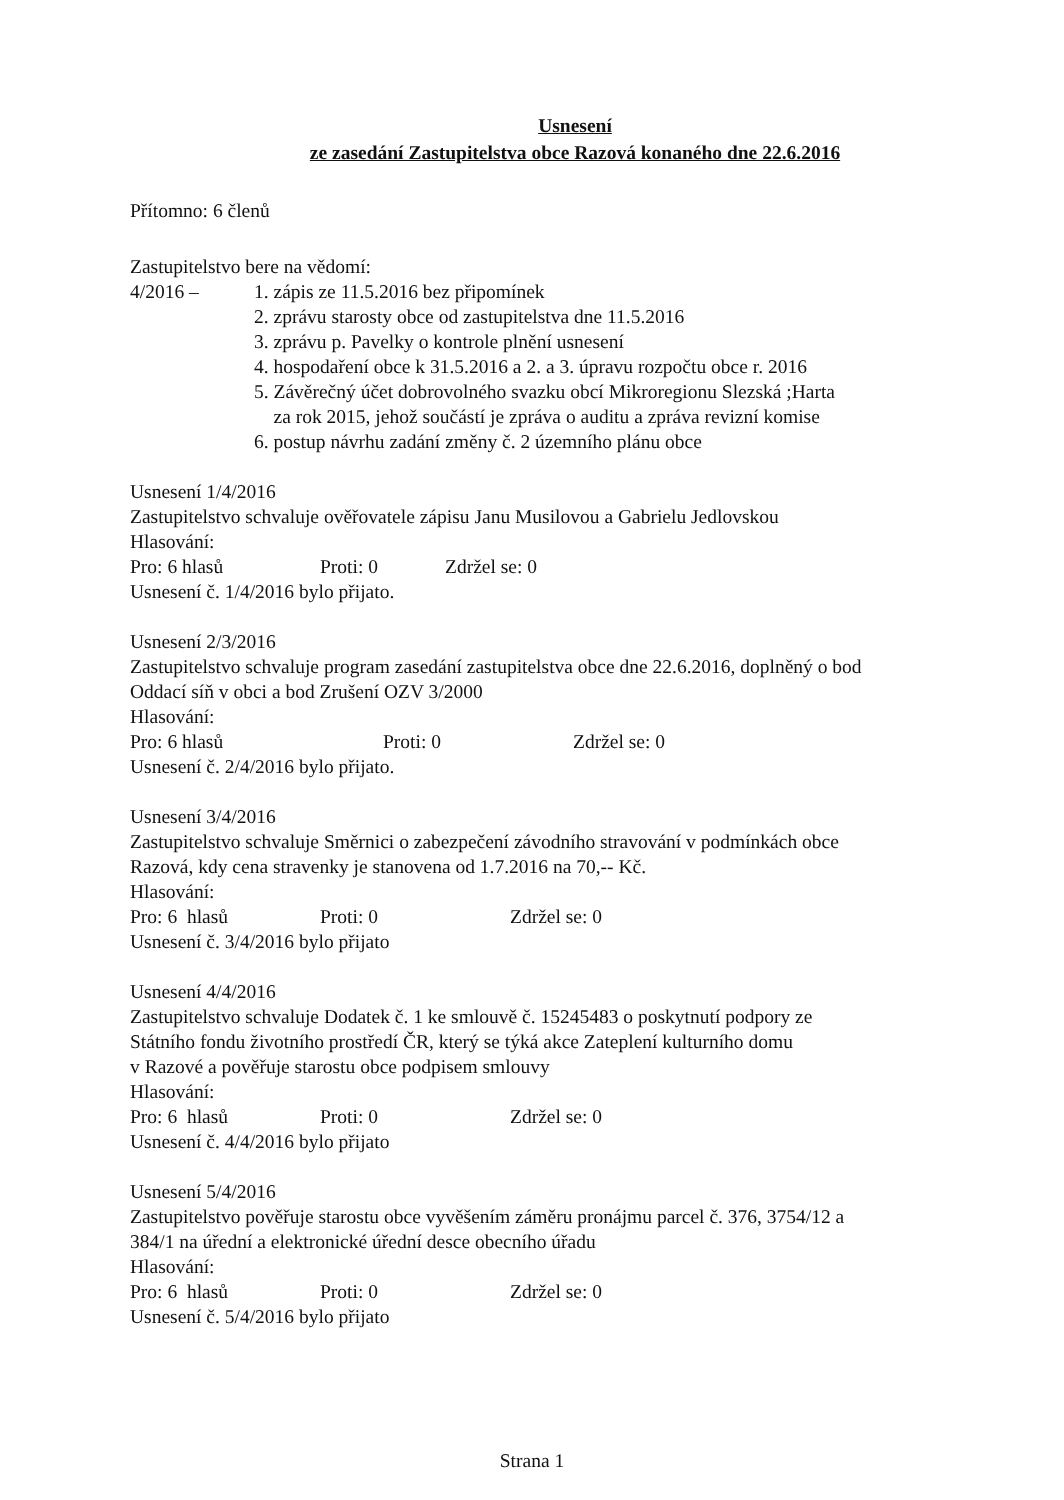Usnesení
ze zasedání Zastupitelstva obce Razová konaného dne 22.6.2016
Přítomno: 6 členů
Zastupitelstvo bere na vědomí:
4/2016 – 1. zápis ze 11.5.2016 bez připomínek
2. zprávu starosty obce od zastupitelstva dne 11.5.2016
3. zprávu p. Pavelky o kontrole plnění usnesení
4. hospodaření obce k 31.5.2016 a 2. a 3. úpravu rozpočtu obce r. 2016
5. Závěrečný účet dobrovolného svazku obcí Mikroregionu Slezská ;Harta
za rok 2015, jehož součástí je zpráva o auditu a zpráva revizní komise
6. postup návrhu zadání změny č. 2 územního plánu obce
Usnesení 1/4/2016
Zastupitelstvo schvaluje ověřovatele zápisu Janu Musilovou a Gabrielu Jedlovskou
Hlasování:
Pro: 6 hlasů Proti: 0 Zdržel se: 0
Usnesení č. 1/4/2016 bylo přijato.
Usnesení 2/3/2016
Zastupitelstvo schvaluje program zasedání zastupitelstva obce dne 22.6.2016, doplněný o bod
Oddací síň v obci a bod Zrušení OZV 3/2000
Hlasování:
Pro: 6 hlasů Proti: 0 Zdržel se: 0
Usnesení č. 2/4/2016 bylo přijato.
Usnesení 3/4/2016
Zastupitelstvo schvaluje Směrnici o zabezpečení závodního stravování v podmínkách obce
Razová, kdy cena stravenky je stanovena od 1.7.2016 na 70,-- Kč.
Hlasování:
Pro: 6 hlasů Proti: 0 Zdržel se: 0
Usnesení č. 3/4/2016 bylo přijato
Usnesení 4/4/2016
Zastupitelstvo schvaluje Dodatek č. 1 ke smlouvě č. 15245483 o poskytnutí podpory ze
Státního fondu životního prostředí ČR, který se týká akce Zateplení kulturního domu
v Razové a pověřuje starostu obce podpisem smlouvy
Hlasování:
Pro: 6 hlasů Proti: 0 Zdržel se: 0
Usnesení č. 4/4/2016 bylo přijato
Usnesení 5/4/2016
Zastupitelstvo pověřuje starostu obce vyvěšením záměru pronájmu parcel č. 376, 3754/12 a
384/1 na úřední a elektronické úřední desce obecního úřadu
Hlasování:
Pro: 6 hlasů Proti: 0 Zdržel se: 0
Usnesení č. 5/4/2016 bylo přijato
Strana 1